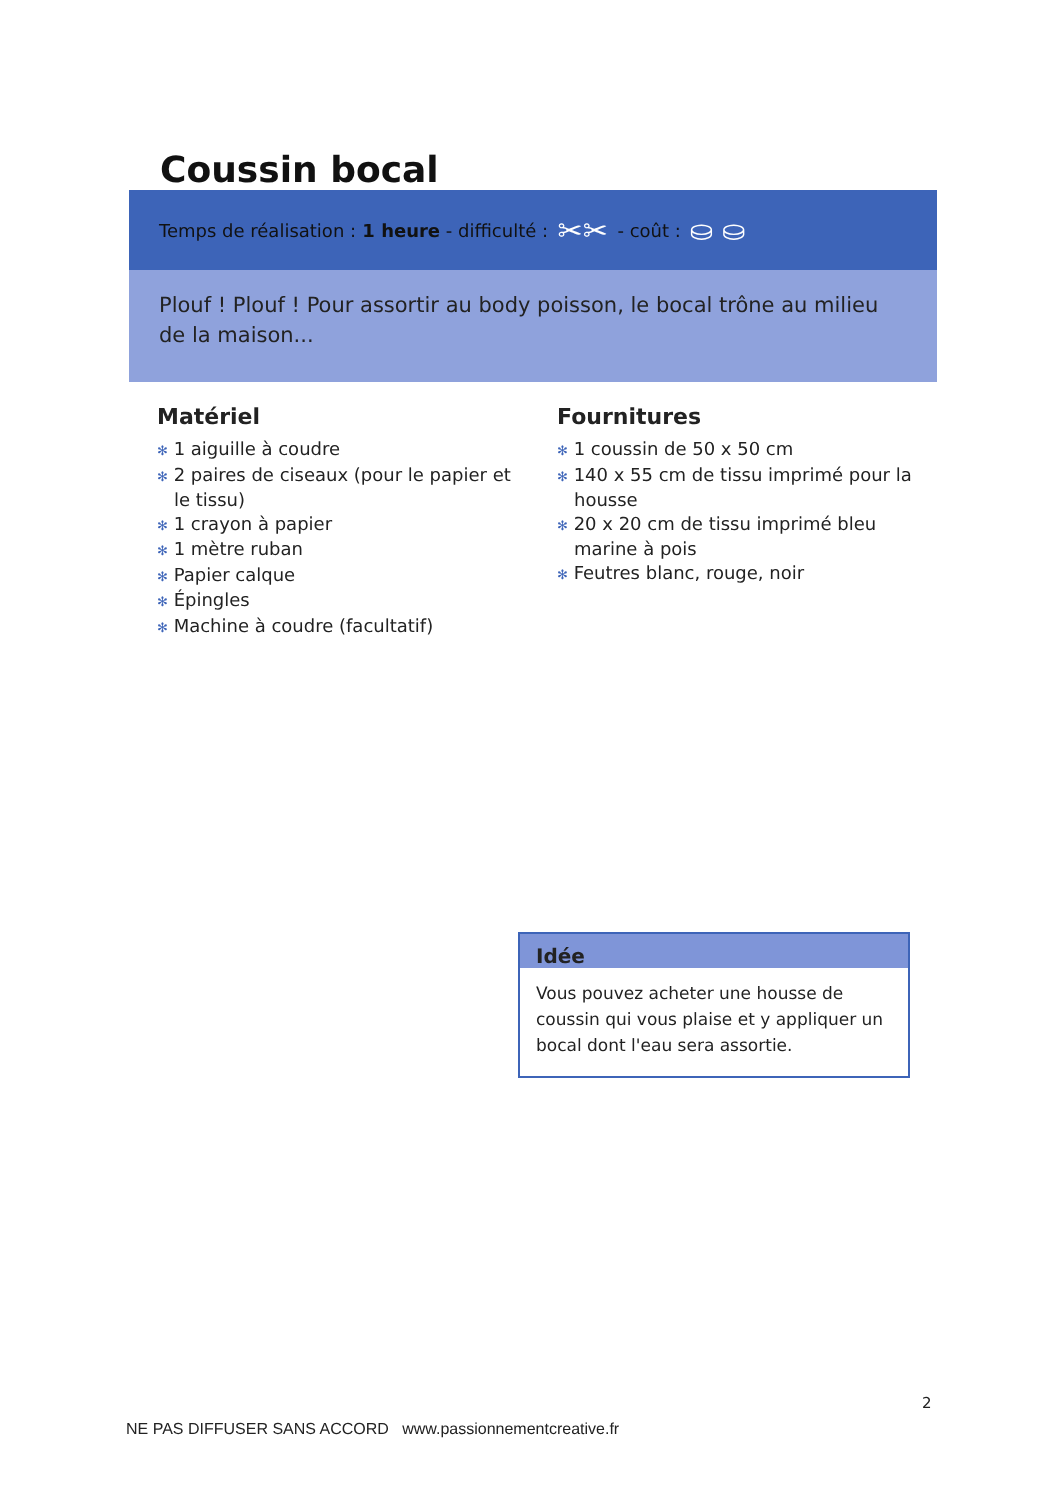Coussin bocal
Temps de réalisation : 1 heure - difficulté : ✂✂ - coût : ⛀ ⛀
Plouf ! Plouf ! Pour assortir au body poisson, le bocal trône au milieu de la maison...
Matériel
✻ 1 aiguille à coudre
✻ 2 paires de ciseaux (pour le papier et le tissu)
✻ 1 crayon à papier
✻ 1 mètre ruban
✻ Papier calque
✻ Épingles
✻ Machine à coudre (facultatif)
Fournitures
✻ 1 coussin de 50 x 50 cm
✻ 140 x 55 cm de tissu imprimé pour la housse
✻ 20 x 20 cm de tissu imprimé bleu marine à pois
✻ Feutres blanc, rouge, noir
Idée
Vous pouvez acheter une housse de coussin qui vous plaise et y appliquer un bocal dont l'eau sera assortie.
2
NE PAS DIFFUSER SANS ACCORD www.passionnementcreative.fr